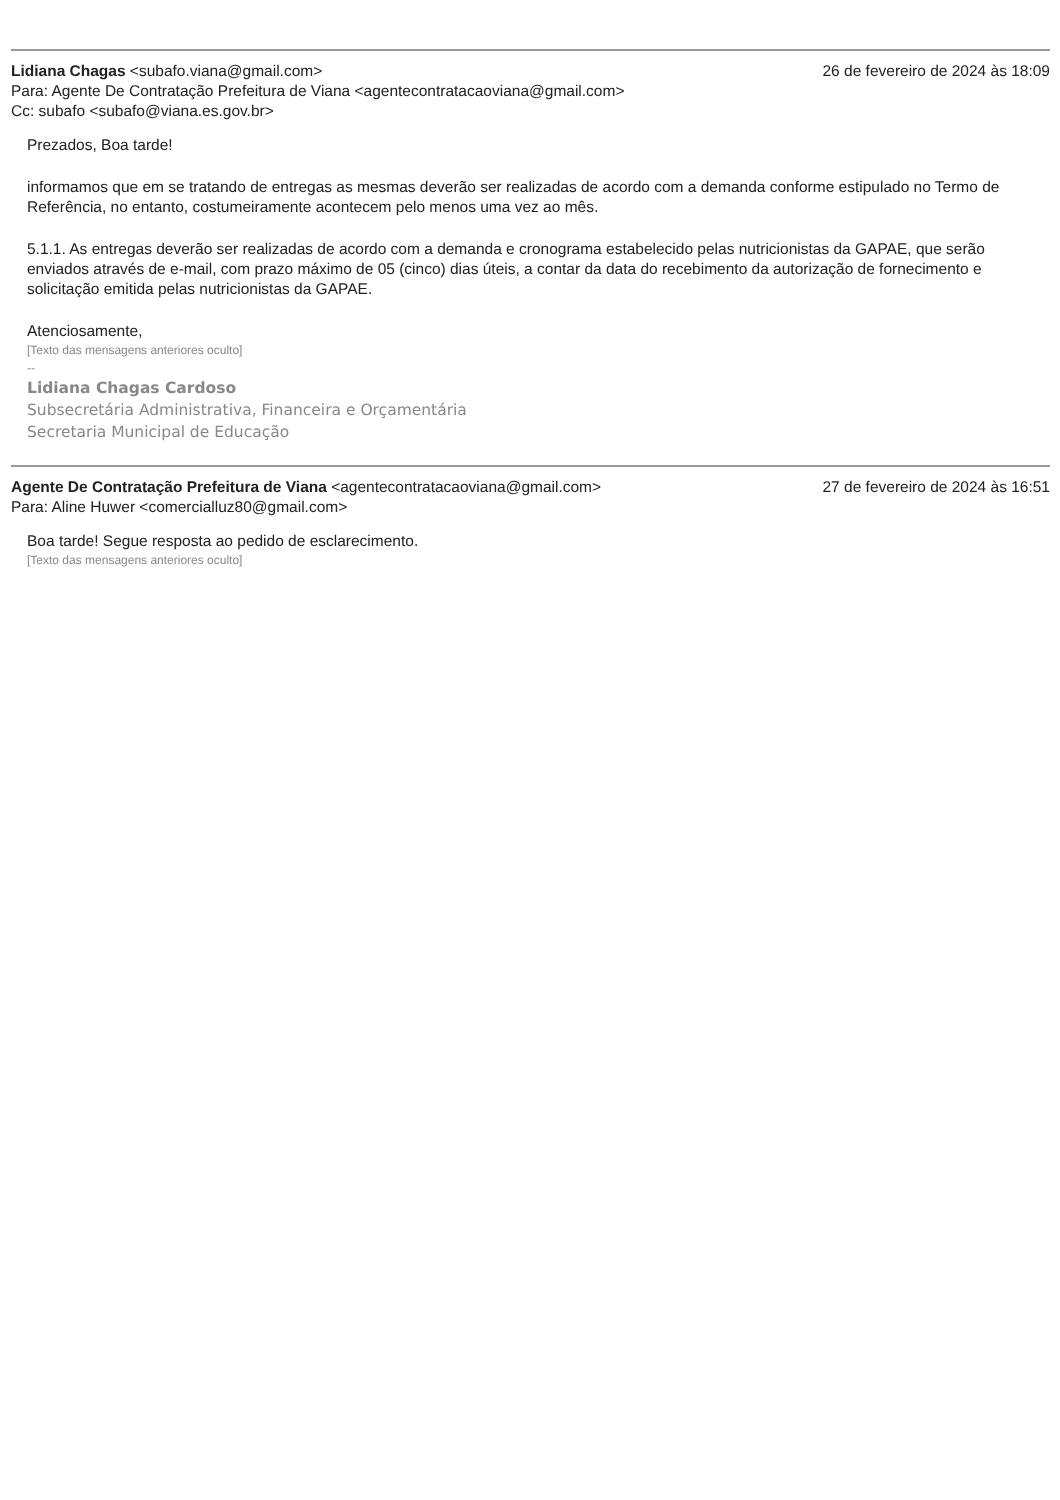Lidiana Chagas <subafo.viana@gmail.com>
26 de fevereiro de 2024 às 18:09
Para: Agente De Contratação Prefeitura de Viana <agentecontratacaoviana@gmail.com>
Cc: subafo <subafo@viana.es.gov.br>
Prezados, Boa tarde!
informamos que em se tratando de entregas as mesmas deverão ser realizadas de acordo com a demanda conforme estipulado no Termo de Referência, no entanto, costumeiramente acontecem pelo menos uma vez ao mês.
5.1.1. As entregas deverão ser realizadas de acordo com a demanda e cronograma estabelecido pelas nutricionistas da GAPAE, que serão enviados através de e-mail, com prazo máximo de 05 (cinco) dias úteis, a contar da data do recebimento da autorização de fornecimento e solicitação emitida pelas nutricionistas da GAPAE.
Atenciosamente,
[Texto das mensagens anteriores oculto]
--
Lidiana Chagas Cardoso
Subsecretária Administrativa, Financeira e Orçamentária
Secretaria Municipal de Educação
Agente De Contratação Prefeitura de Viana <agentecontratacaoviana@gmail.com>
27 de fevereiro de 2024 às 16:51
Para: Aline Huwer <comercialluz80@gmail.com>
Boa tarde! Segue resposta ao pedido de esclarecimento.
[Texto das mensagens anteriores oculto]